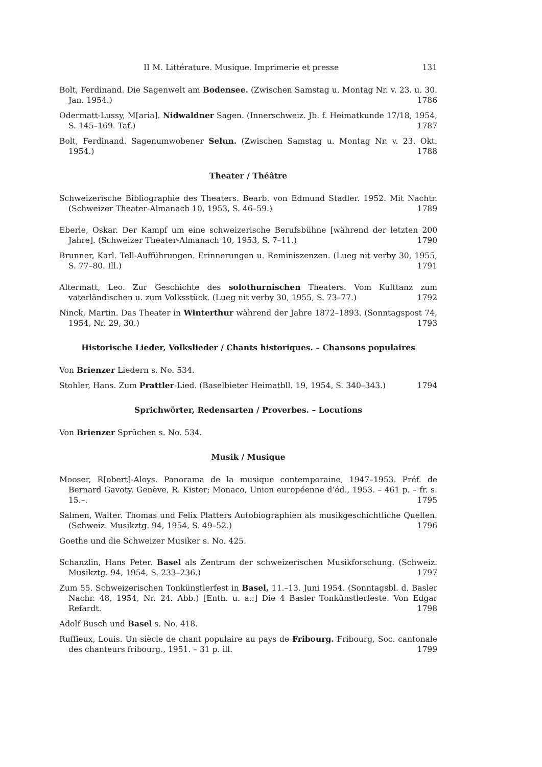II M. Littérature. Musique. Imprimerie et presse 131
Bolt, Ferdinand. Die Sagenwelt am Bodensee. (Zwischen Samstag u. Montag Nr. v. 23. u. 30. Jan. 1954.) 1786
Odermatt-Lussy, M[aria]. Nidwaldner Sagen. (Innerschweiz. Jb. f. Heimatkunde 17/18, 1954, S. 145–169. Taf.) 1787
Bolt, Ferdinand. Sagenumwobener Selun. (Zwischen Samstag u. Montag Nr. v. 23. Okt. 1954.) 1788
Theater / Théâtre
Schweizerische Bibliographie des Theaters. Bearb. von Edmund Stadler. 1952. Mit Nachtr. (Schweizer Theater-Almanach 10, 1953, S. 46–59.) 1789
Eberle, Oskar. Der Kampf um eine schweizerische Berufsbühne [während der letzten 200 Jahre]. (Schweizer Theater-Almanach 10, 1953, S. 7–11.) 1790
Brunner, Karl. Tell-Aufführungen. Erinnerungen u. Reminiszenzen. (Lueg nit verby 30, 1955, S. 77–80. Ill.) 1791
Altermatt, Leo. Zur Geschichte des solothurnischen Theaters. Vom Kulttanz zum vaterländischen u. zum Volksstück. (Lueg nit verby 30, 1955, S. 73–77.) 1792
Ninck, Martin. Das Theater in Winterthur während der Jahre 1872–1893. (Sonntagspost 74, 1954, Nr. 29, 30.) 1793
Historische Lieder, Volkslieder / Chants historiques. – Chansons populaires
Von Brienzer Liedern s. No. 534.
Stohler, Hans. Zum Prattler-Lied. (Baselbieter Heimatbll. 19, 1954, S. 340–343.) 1794
Sprichwörter, Redensarten / Proverbes. – Locutions
Von Brienzer Sprüchen s. No. 534.
Musik / Musique
Mooser, R[obert]-Aloys. Panorama de la musique contemporaine, 1947–1953. Préf. de Bernard Gavoty. Genève, R. Kister; Monaco, Union européenne d’éd., 1953. – 461 p. – fr. s. 15.–. 1795
Salmen, Walter. Thomas und Felix Platters Autobiographien als musikgeschichtliche Quellen. (Schweiz. Musikztg. 94, 1954, S. 49–52.) 1796
Goethe und die Schweizer Musiker s. No. 425.
Schanzlin, Hans Peter. Basel als Zentrum der schweizerischen Musikforschung. (Schweiz. Musikztg. 94, 1954, S. 233–236.) 1797
Zum 55. Schweizerischen Tonkünstlerfest in Basel, 11.–13. Juni 1954. (Sonntagsbl. d. Basler Nachr. 48, 1954, Nr. 24. Abb.) [Enth. u. a.:] Die 4 Basler Tonkünstlerfeste. Von Edgar Refardt. 1798
Adolf Busch und Basel s. No. 418.
Ruffieux, Louis. Un siècle de chant populaire au pays de Fribourg. Fribourg, Soc. cantonale des chanteurs fribourg., 1951. – 31 p. ill. 1799